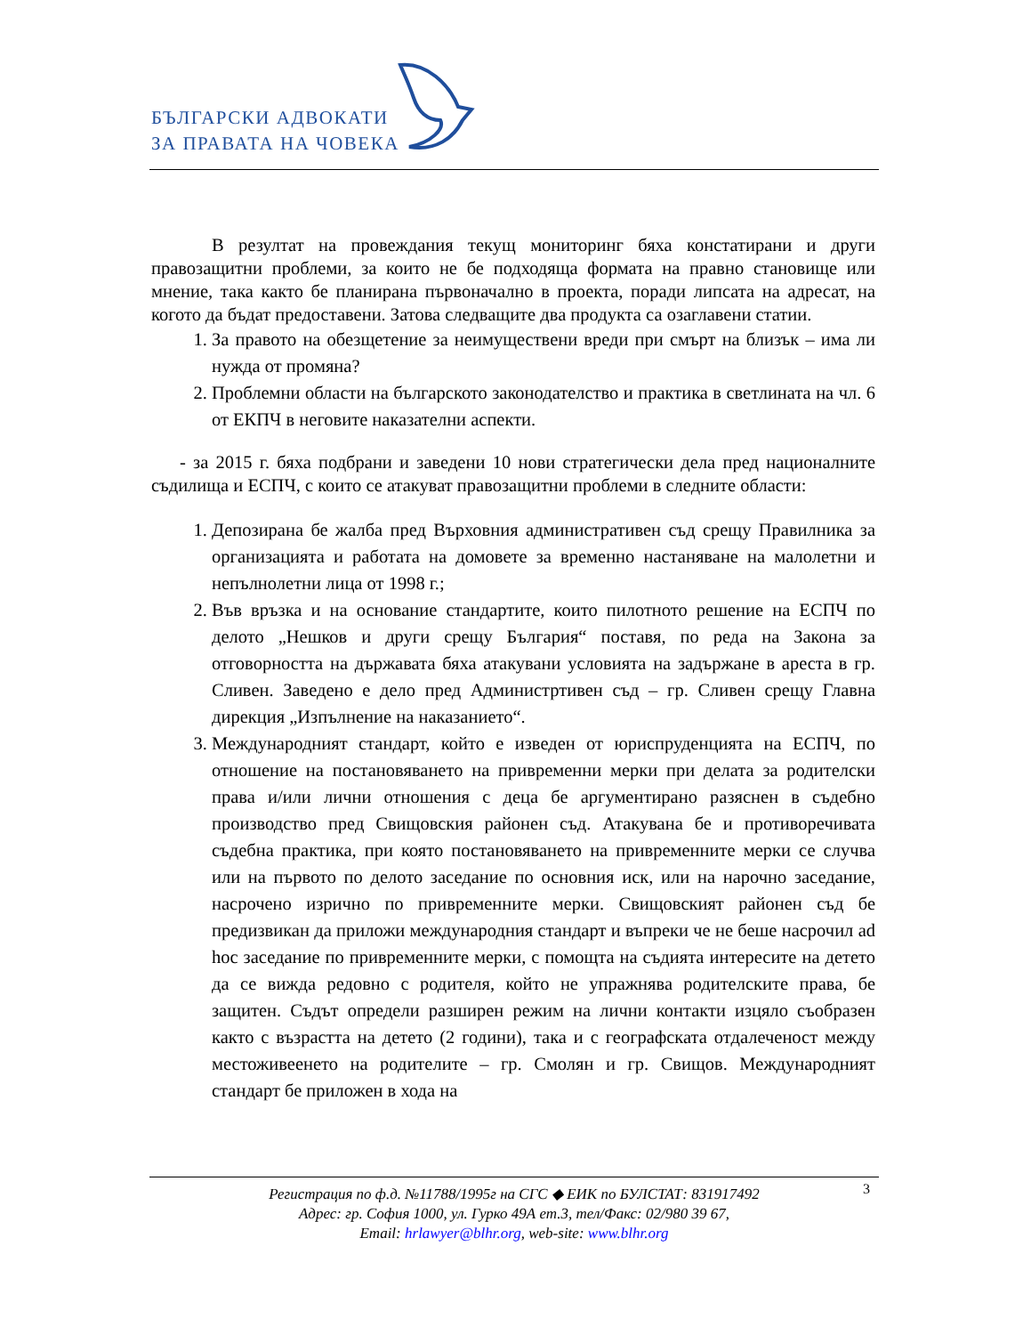БЪЛГАРСКИ АДВОКАТИ
ЗА ПРАВАТА НА ЧОВЕКА
В резултат на провеждания текущ мониторинг бяха констатирани и други правозащитни проблеми, за които не бе подходяща формата на правно становище или мнение, така както бе планирана първоначално в проекта, поради липсата на адресат, на когото да бъдат предоставени. Затова следващите два продукта са озаглавени статии.
1. За правото на обезщетение за неимуществени вреди при смърт на близък – има ли нужда от промяна?
2. Проблемни области на българското законодателство и практика в светлината на чл. 6 от ЕКПЧ в неговите наказателни аспекти.
- за 2015 г. бяха подбрани и заведени 10 нови стратегически дела пред националните съдилища и ЕСПЧ, с които се атакуват правозащитни проблеми в следните области:
1. Депозирана бе жалба пред Върховния административен съд срещу Правилника за организацията и работата на домовете за временно настаняване на малолетни и непълнолетни лица от 1998 г.;
2. Във връзка и на основание стандартите, които пилотното решение на ЕСПЧ по делото „Нешков и други срещу България“ поставя, по реда на Закона за отговорността на държавата бяха атакувани условията на задържане в ареста в гр. Сливен. Заведено е дело пред Администртивен съд – гр. Сливен срещу Главна дирекция „Изпълнение на наказанието“.
3. Международният стандарт, който е изведен от юриспруденцията на ЕСПЧ, по отношение на постановяването на привременни мерки при делата за родителски права и/или лични отношения с деца бе аргументирано разяснен в съдебно производство пред Свищовския районен съд. Атакувана бе и противоречивата съдебна практика, при която постановяването на привременните мерки се случва или на първото по делото заседание по основния иск, или на нарочно заседание, насрочено изрично по привременните мерки. Свищовският районен съд бе предизвикан да приложи международния стандарт и въпреки че не беше насрочил ad hoc заседание по привременните мерки, с помощта на съдията интересите на детето да се вижда редовно с родителя, който не упражнява родителските права, бе защитен. Съдът определи разширен режим на лични контакти изцяло съобразен както с възрастта на детето (2 години), така и с географската отдалеченост между местоживеенето на родителите – гр. Смолян и гр. Свищов. Международният стандарт бе приложен в хода на
3 Регистрация по ф.д. №11788/1995г на СГС ◆ ЕИК по БУЛСТАТ: 831917492
Адрес: гр. София 1000, ул. Гурко 49А ет.3, тел/Факс: 02/980 39 67,
Email: hrlawyer@blhr.org, web-site: www.blhr.org